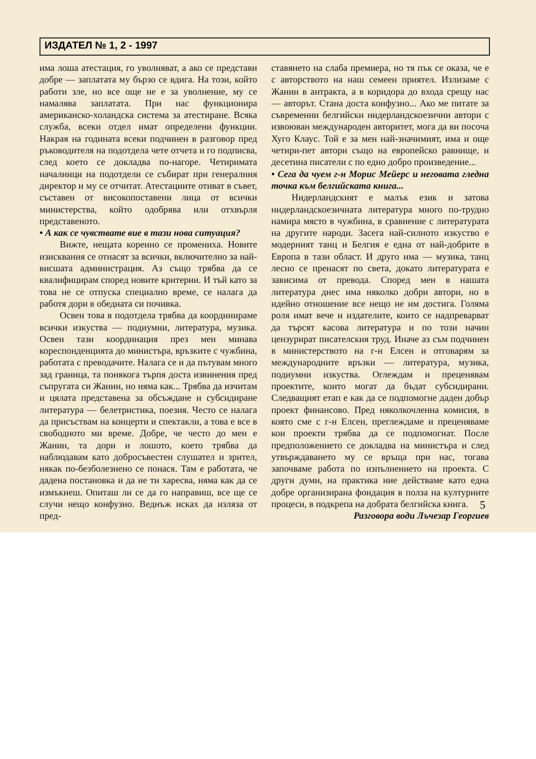ИЗДАТЕЛ № 1, 2 - 1997
има лоша атестация, го уволняват, а ако се представи добре — заплатата му бързо се вдига. На този, който работи зле, но все още не е за уволнение, му се намалява заплатата. При нас функционира американско-холандска система за атестиране. Всяка служба, всеки отдел имат определени функции. Накрая на годината всеки подчинен в разговор пред ръководителя на подотдела чете отчета и го подписва, след което се докладва по-нагоре. Четиримата началници на подотдели се събират при генералния директор и му се отчитат. Атестациите отиват в съвет, съставен от високопоставени лица от всички министерства, който одобрява или отхвърля представеното.
• А как се чувствате вие в тази нова ситуация?
Вижте, нещата коренно се промениха. Новите изисквания се отнасят за всички, включително за най-висшата администрация. Аз също трябва да се квалифицирам според новите критерии. И тъй като за това не се отпуска специално време, се налага да работя дори в обедната си почивка.
Освен това в подотдела трябва да координираме всички изкуства — подиумни, литература, музика. Освен тази координация през мен минава кореспонденцията до министъра, връзките с чужбина, работата с преводачите. Налага се и да пътувам много зад граница, та понякога търпя доста извинения пред съпругата си Жанин, но няма как... Трябва да изчитам и цялата представена за обсъждане и субсидиране литература — белетристика, поезия. Често се налага да присъствам на концерти и спектакли, а това е все в свободното ми време. Добре, че често до мен е Жанин, та дори и лошото, което трябва да наблюдавам като добросъвестен слушател и зрител, някак по-безболезнено се понася. Там е работата, че дадена постановка и да не ти харесва, няма как да се измъкнеш. Опиташ ли се да го направиш, все ще се случи нещо конфузно. Веднъж исках да изляза от пред-
ставянето на слаба премиера, но тя пък се оказа, че е с авторството на наш семеен приятел. Излизаме с Жанин в антракта, а в коридора до входа срещу нас — авторът. Стана доста конфузно... Ако ме питате за съвременни белгийски нидерландскоезични автори с извоюван международен авторитет, мога да ви посоча Хуго Клаус. Той е за мен най-значимият, има и още четири-пет автори също на европейско равнище, и десетина писатели с по едно добро произведение...
• Сега да чуем г-н Морис Мейерс и неговата гледна точка към белгийската книга...
Нидерландският е малък език и затова нидерландскоезичната литература много по-трудно намира място в чужбина, в сравнение с литературата на другите народи. Засега най-силното изкуство е модерният танц и Белгия е една от най-добрите в Европа в тази област. И друго има — музика, танц лесно се пренасят по света, докато литературата е зависима от превода. Според мен в нашата литература днес има няколко добри автори, но в идейно отношение все нещо не им достига. Голяма роля имат вече и издателите, които се надпреварват да търсят касова литература и по този начин цензурират писателския труд. Иначе аз съм подчинен в министерството на г-н Елсен и отговарям за международните връзки — литература, музика, подиумни изкуства. Оглеждам и преценявам проектите, които могат да бъдат субсидирани. Следващият етап е как да се подпомогне даден добър проект финансово. Пред няколкочленна комисия, в която сме с г-н Елсен, преглеждаме и преценяваме кои проекти трябва да се подпомогнат. После предположението се докладва на министъра и след утвърждаването му се връща при нас, тогава започваме работа по изпълнението на проекта. С други думи, на практика ние действаме като една добре организирана фондация в полза на културните процеси, в подкрепа на добрата белгийска книга.
Разговора води Лъчезар Георгиев
5